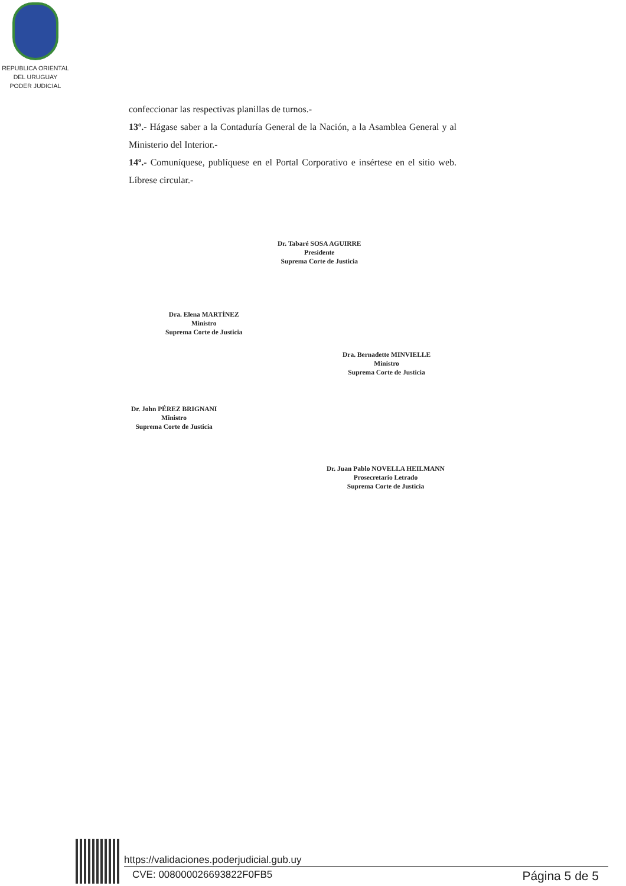REPUBLICA ORIENTAL
DEL URUGUAY
PODER JUDICIAL
confeccionar las respectivas planillas de turnos.-
13º.- Hágase saber a la Contaduría General de la Nación, a la Asamblea General y al Ministerio del Interior.-
14º.- Comuníquese, publíquese en el Portal Corporativo e insértese en el sitio web. Líbrese circular.-
Dr. Tabaré SOSA AGUIRRE
Presidente
Suprema Corte de Justicia
Dra. Elena MARTÍNEZ
Ministro
Suprema Corte de Justicia
Dra. Bernadette MINVIELLE
Ministro
Suprema Corte de Justicia
Dr. John PÉREZ BRIGNANI
Ministro
Suprema Corte de Justicia
Dr. Juan Pablo NOVELLA HEILMANN
Prosecretario Letrado
Suprema Corte de Justicia
https://validaciones.poderjudicial.gub.uy
CVE: 008000026693822F0FB5 Página 5 de 5